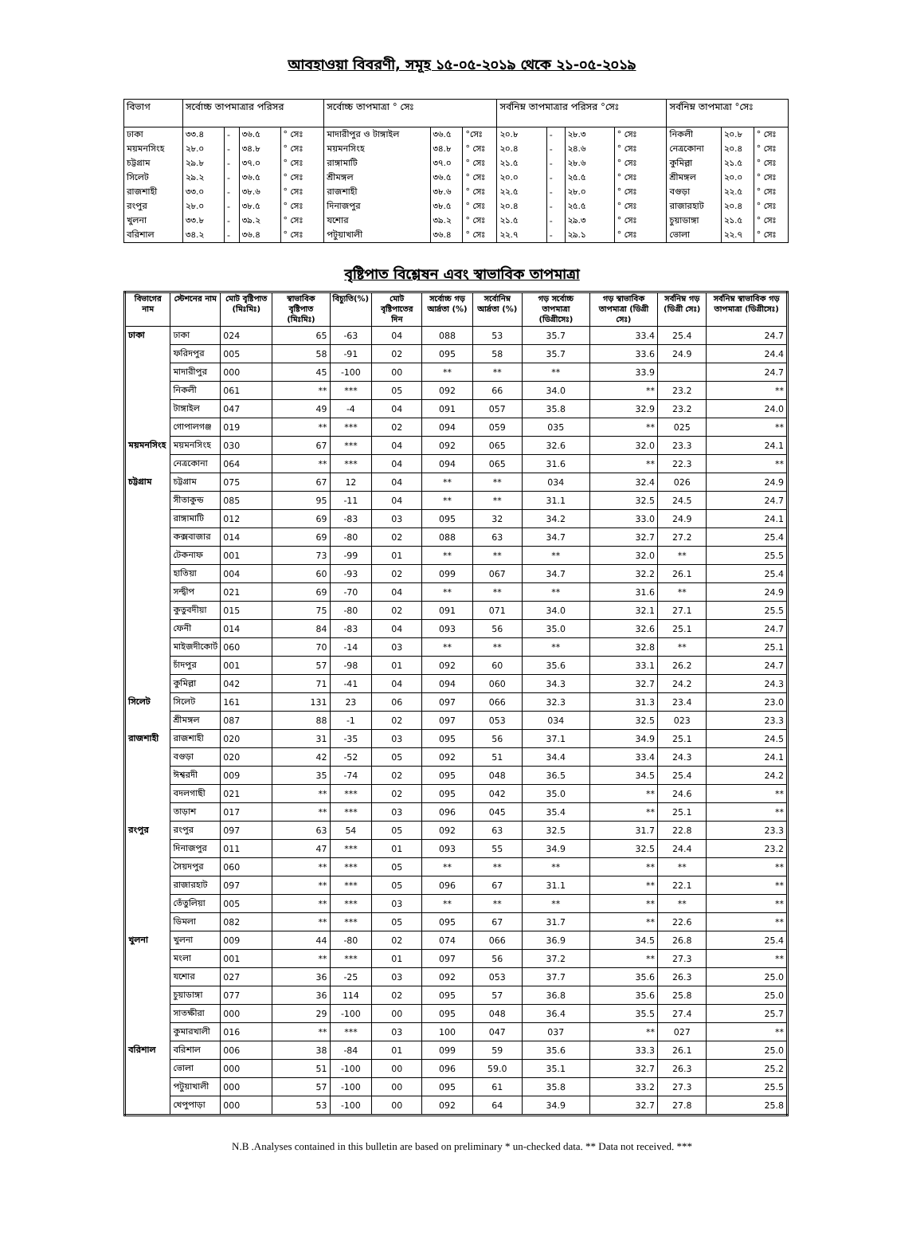আবহাওয়া বিবরণী, সমূহ ১৫-০৫-২০১৯ থেকে ২১-০৫-২০১৯
| বিভাগ | সর্বোচ্চ তাপমাত্রার পরিসর | | | | সর্বোচ্চ তাপমাত্রা ° সেঃ | | | সর্বনিম্ন তাপমাত্রার পরিসর °সেঃ | | | | সর্বনিম্ন তাপমাত্রা °সেঃ | | |
| ঢাকা | ৩৩.৪ | - | ৩৬.৫ | ° সেঃ | মাদারীপুর ও টাঙ্গাইল | ৩৬.৫ | °সেঃ | ২০.৮ | - | ২৮.৩ | ° সেঃ | নিকলী | ২০.৮ | ° সেঃ |
| ময়মনসিংহ | ২৮.০ | - | ৩৪.৮ | ° সেঃ | ময়মনসিংহ | ৩৪.৮ | ° সেঃ | ২০.৪ | - | ২৪.৬ | ° সেঃ | নেত্রকোনা | ২০.৪ | ° সেঃ |
| চট্টগ্রাম | ২৯.৮ | - | ৩৭.০ | ° সেঃ | রাঙ্গামাটি | ৩৭.০ | ° সেঃ | ২১.৫ | - | ২৮.৬ | ° সেঃ | কুমিল্লা | ২১.৫ | ° সেঃ |
| সিলেট | ২৯.২ | - | ৩৬.৫ | ° সেঃ | শ্রীমঙ্গল | ৩৬.৫ | ° সেঃ | ২০.০ | - | ২৫.৫ | ° সেঃ | শ্রীমঙ্গল | ২০.০ | ° সেঃ |
| রাজশাহী | ৩৩.০ | - | ৩৮.৬ | ° সেঃ | রাজশাহী | ৩৮.৬ | ° সেঃ | ২২.৫ | - | ২৮.০ | ° সেঃ | বগুড়া | ২২.৫ | ° সেঃ |
| রংপুর | ২৮.০ | - | ৩৮.৫ | ° সেঃ | দিনাজপুর | ৩৮.৫ | ° সেঃ | ২০.৪ | - | ২৫.৫ | ° সেঃ | রাজারহাট | ২০.৪ | ° সেঃ |
| খুলনা | ৩৩.৮ | - | ৩৯.২ | ° সেঃ | যশোর | ৩৯.২ | ° সেঃ | ২১.৫ | - | ২৯.৩ | ° সেঃ | চুয়াডাঙ্গা | ২১.৫ | ° সেঃ |
| বরিশাল | ৩৪.২ | - | ৩৬.৪ | ° সেঃ | পটুয়াখালী | ৩৬.৪ | ° সেঃ | ২২.৭ | - | ২৯.১ | ° সেঃ | ভোলা | ২২.৭ | ° সেঃ |
বৃষ্টিপাত বিশ্লেষন এবং স্বাভাবিক তাপমাত্রা
| বিভাগের নাম | স্টেশনের নাম | মোট বৃষ্টিপাত (মিঃমিঃ) | স্বাভাবিক বৃষ্টিপাত (মিঃমিঃ) | বিচ্যুতি(%) | মোট বৃষ্টিপাতের দিন | সর্বোচ্চ গড় আর্দ্রতা (%) | সর্বোনিম্ন আর্দ্রতা (%) | গড় সর্বোচ্চ তাপমাত্রা (ডিগ্রীসেঃ) | গড় স্বাভাবিক তাপমাত্রা (ডিগ্রী সেঃ) | সর্বনিম্ন গড় (ডিগ্রী সেঃ) | সর্বনিম্ন স্বাভাবিক গড় তাপমাত্রা (ডিগ্রীসেঃ) |
| --- | --- | --- | --- | --- | --- | --- | --- | --- | --- | --- | --- |
| ঢাকা | ঢাকা | 024 | 65 | -63 | 04 | 088 | 53 | 35.7 | 33.4 | 25.4 | 24.7 |
| | ফরিদপুর | 005 | 58 | -91 | 02 | 095 | 58 | 35.7 | 33.6 | 24.9 | 24.4 |
| | মাদারীপুর | 000 | 45 | -100 | 00 | ** | ** | ** | 33.9 | | 24.7 |
| | নিকলী | 061 | ** | *** | 05 | 092 | 66 | 34.0 | ** | 23.2 | ** |
| | টাঙ্গাইল | 047 | 49 | -4 | 04 | 091 | 057 | 35.8 | 32.9 | 23.2 | 24.0 |
| | গোপালগঞ্জ | 019 | ** | *** | 02 | 094 | 059 | 035 | ** | 025 | ** |
| ময়মনসিংহ | ময়মনসিংহ | 030 | 67 | *** | 04 | 092 | 065 | 32.6 | 32.0 | 23.3 | 24.1 |
| | নেত্রকোনা | 064 | ** | *** | 04 | 094 | 065 | 31.6 | ** | 22.3 | ** |
| চট্টগ্রাম | চট্টগ্রাম | 075 | 67 | 12 | 04 | ** | ** | 034 | 32.4 | 026 | 24.9 |
| | সীতাকুন্ড | 085 | 95 | -11 | 04 | ** | ** | 31.1 | 32.5 | 24.5 | 24.7 |
| | রাঙ্গামাটি | 012 | 69 | -83 | 03 | 095 | 32 | 34.2 | 33.0 | 24.9 | 24.1 |
| | কক্সবাজার | 014 | 69 | -80 | 02 | 088 | 63 | 34.7 | 32.7 | 27.2 | 25.4 |
| | টেকনাফ | 001 | 73 | -99 | 01 | ** | ** | ** | 32.0 | ** | 25.5 |
| | হাতিয়া | 004 | 60 | -93 | 02 | 099 | 067 | 34.7 | 32.2 | 26.1 | 25.4 |
| | সন্দ্বীপ | 021 | 69 | -70 | 04 | ** | ** | ** | 31.6 | ** | 24.9 |
| | কুতুবদীয়া | 015 | 75 | -80 | 02 | 091 | 071 | 34.0 | 32.1 | 27.1 | 25.5 |
| | ফেনী | 014 | 84 | -83 | 04 | 093 | 56 | 35.0 | 32.6 | 25.1 | 24.7 |
| | মাইজদীকোর্ট | 060 | 70 | -14 | 03 | ** | ** | ** | 32.8 | ** | 25.1 |
| | চাঁদপুর | 001 | 57 | -98 | 01 | 092 | 60 | 35.6 | 33.1 | 26.2 | 24.7 |
| | কুমিল্লা | 042 | 71 | -41 | 04 | 094 | 060 | 34.3 | 32.7 | 24.2 | 24.3 |
| সিলেট | সিলেট | 161 | 131 | 23 | 06 | 097 | 066 | 32.3 | 31.3 | 23.4 | 23.0 |
| | শ্রীমঙ্গল | 087 | 88 | -1 | 02 | 097 | 053 | 034 | 32.5 | 023 | 23.3 |
| রাজশাহী | রাজশাহী | 020 | 31 | -35 | 03 | 095 | 56 | 37.1 | 34.9 | 25.1 | 24.5 |
| | বগুড়া | 020 | 42 | -52 | 05 | 092 | 51 | 34.4 | 33.4 | 24.3 | 24.1 |
| | ঈশ্বরদী | 009 | 35 | -74 | 02 | 095 | 048 | 36.5 | 34.5 | 25.4 | 24.2 |
| | বদলগাছী | 021 | ** | *** | 02 | 095 | 042 | 35.0 | ** | 24.6 | ** |
| | তাড়াশ | 017 | ** | *** | 03 | 096 | 045 | 35.4 | ** | 25.1 | ** |
| রংপুর | রংপুর | 097 | 63 | 54 | 05 | 092 | 63 | 32.5 | 31.7 | 22.8 | 23.3 |
| | দিনাজপুর | 011 | 47 | *** | 01 | 093 | 55 | 34.9 | 32.5 | 24.4 | 23.2 |
| | সৈয়দপুর | 060 | ** | *** | 05 | ** | ** | ** | ** | ** | ** |
| | রাজারহাট | 097 | ** | *** | 05 | 096 | 67 | 31.1 | ** | 22.1 | ** |
| | তেঁতুলিয়া | 005 | ** | *** | 03 | ** | ** | ** | ** | ** | ** |
| | ডিমলা | 082 | ** | *** | 05 | 095 | 67 | 31.7 | ** | 22.6 | ** |
| খুলনা | খুলনা | 009 | 44 | -80 | 02 | 074 | 066 | 36.9 | 34.5 | 26.8 | 25.4 |
| | মংলা | 001 | ** | *** | 01 | 097 | 56 | 37.2 | ** | 27.3 | ** |
| | যশোর | 027 | 36 | -25 | 03 | 092 | 053 | 37.7 | 35.6 | 26.3 | 25.0 |
| | চুয়াডাঙ্গা | 077 | 36 | 114 | 02 | 095 | 57 | 36.8 | 35.6 | 25.8 | 25.0 |
| | সাতক্ষীরা | 000 | 29 | -100 | 00 | 095 | 048 | 36.4 | 35.5 | 27.4 | 25.7 |
| | কুমারখালী | 016 | ** | *** | 03 | 100 | 047 | 037 | ** | 027 | ** |
| বরিশাল | বরিশাল | 006 | 38 | -84 | 01 | 099 | 59 | 35.6 | 33.3 | 26.1 | 25.0 |
| | ভোলা | 000 | 51 | -100 | 00 | 096 | 59.0 | 35.1 | 32.7 | 26.3 | 25.2 |
| | পটুয়াখালী | 000 | 57 | -100 | 00 | 095 | 61 | 35.8 | 33.2 | 27.3 | 25.5 |
| | খেপুপাড়া | 000 | 53 | -100 | 00 | 092 | 64 | 34.9 | 32.7 | 27.8 | 25.8 |
N.B .Analyses contained in this bulletin are based on preliminary * un-checked data. ** Data not received. ***